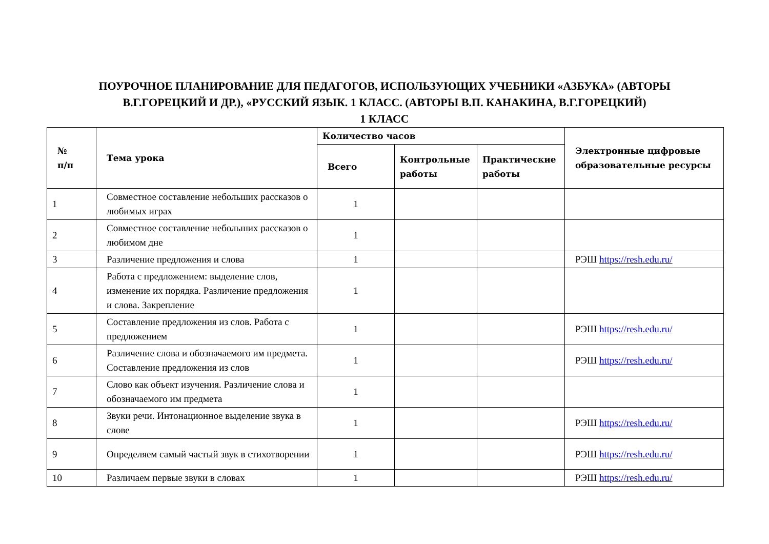ПОУРОЧНОЕ ПЛАНИРОВАНИЕ ДЛЯ ПЕДАГОГОВ, ИСПОЛЬЗУЮЩИХ УЧЕБНИКИ «АЗБУКА» (АВТОРЫ
В.Г.ГОРЕЦКИЙ И ДР.), «РУССКИЙ ЯЗЫК. 1 КЛАСС. (АВТОРЫ В.П. КАНАКИНА, В.Г.ГОРЕЦКИЙ)
1 КЛАСС
| № п/п | Тема урока | Количество часов | | | Электронные цифровые образовательные ресурсы |
| --- | --- | --- | --- | --- | --- |
| | | Всего | Контрольные работы | Практические работы | |
| 1 | Совместное составление небольших рассказов о любимых играх | 1 | | | |
| 2 | Совместное составление небольших рассказов о любимом дне | 1 | | | |
| 3 | Различение предложения и слова | 1 | | | РЭШ https://resh.edu.ru/ |
| 4 | Работа с предложением: выделение слов, изменение их порядка. Различение предложения и слова. Закрепление | 1 | | | |
| 5 | Составление предложения из слов. Работа с предложением | 1 | | | РЭШ https://resh.edu.ru/ |
| 6 | Различение слова и обозначаемого им предмета. Составление предложения из слов | 1 | | | РЭШ https://resh.edu.ru/ |
| 7 | Слово как объект изучения. Различение слова и обозначаемого им предмета | 1 | | | |
| 8 | Звуки речи. Интонационное выделение звука в слове | 1 | | | РЭШ https://resh.edu.ru/ |
| 9 | Определяем самый частый звук в стихотворении | 1 | | | РЭШ https://resh.edu.ru/ |
| 10 | Различаем первые звуки в словах | 1 | | | РЭШ https://resh.edu.ru/ |